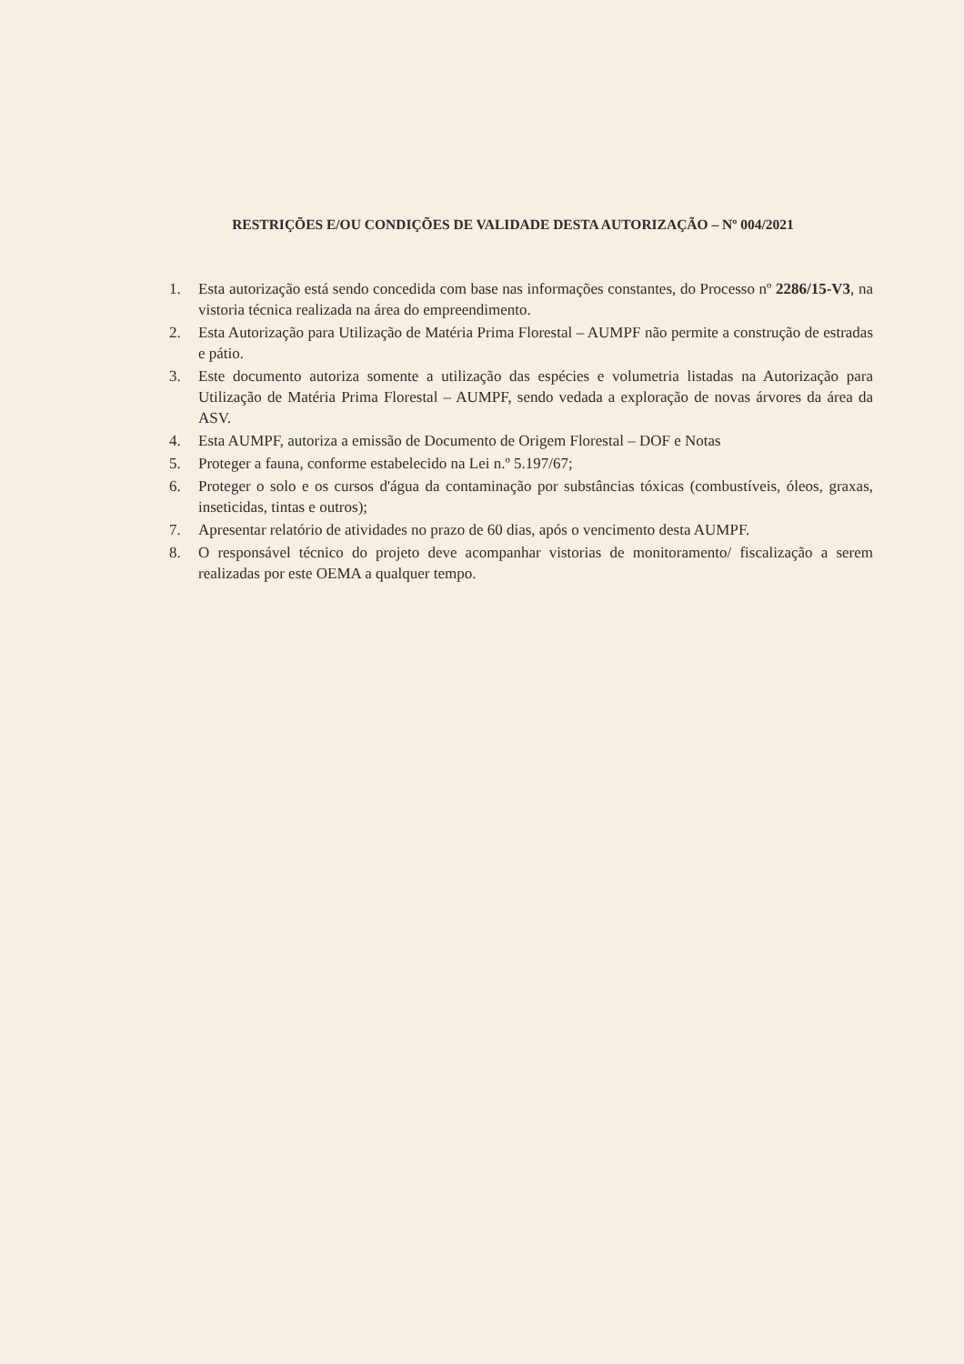RESTRIÇÕES E/OU CONDIÇÕES DE VALIDADE DESTA AUTORIZAÇÃO – Nº 004/2021
1. Esta autorização está sendo concedida com base nas informações constantes, do Processo nº 2286/15-V3, na vistoria técnica realizada na área do empreendimento.
2. Esta Autorização para Utilização de Matéria Prima Florestal – AUMPF não permite a construção de estradas e pátio.
3. Este documento autoriza somente a utilização das espécies e volumetria listadas na Autorização para Utilização de Matéria Prima Florestal – AUMPF, sendo vedada a exploração de novas árvores da área da ASV.
4. Esta AUMPF, autoriza a emissão de Documento de Origem Florestal – DOF e Notas
5. Proteger a fauna, conforme estabelecido na Lei n.º 5.197/67;
6. Proteger o solo e os cursos d'água da contaminação por substâncias tóxicas (combustíveis, óleos, graxas, inseticidas, tintas e outros);
7. Apresentar relatório de atividades no prazo de 60 dias, após o vencimento desta AUMPF.
8. O responsável técnico do projeto deve acompanhar vistorias de monitoramento/ fiscalização a serem realizadas por este OEMA a qualquer tempo.